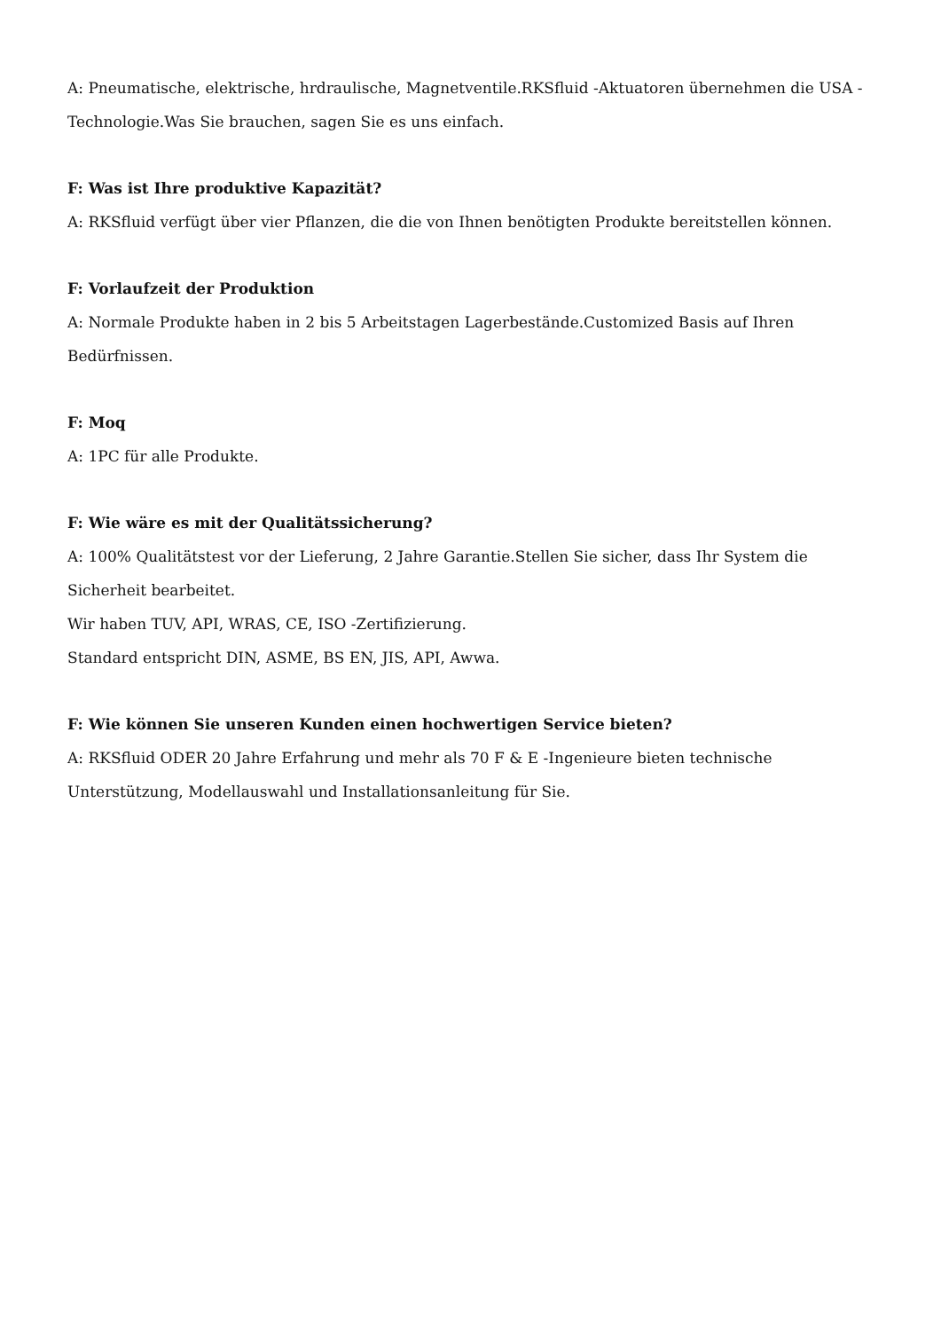A: Pneumatische, elektrische, hrdraulische, Magnetventile.RKSfluid -Aktuatoren übernehmen die USA -Technologie.Was Sie brauchen, sagen Sie es uns einfach.
F: Was ist Ihre produktive Kapazität?
A: RKSfluid verfügt über vier Pflanzen, die die von Ihnen benötigten Produkte bereitstellen können.
F: Vorlaufzeit der Produktion
A: Normale Produkte haben in 2 bis 5 Arbeitstagen Lagerbestände.Customized Basis auf Ihren Bedürfnissen.
F: Moq
A: 1PC für alle Produkte.
F: Wie wäre es mit der Qualitätssicherung?
A: 100% Qualitätstest vor der Lieferung, 2 Jahre Garantie.Stellen Sie sicher, dass Ihr System die Sicherheit bearbeitet.
Wir haben TUV, API, WRAS, CE, ISO -Zertifizierung.
Standard entspricht DIN, ASME, BS EN, JIS, API, Awwa.
F: Wie können Sie unseren Kunden einen hochwertigen Service bieten?
A: RKSfluid ODER 20 Jahre Erfahrung und mehr als 70 F & E -Ingenieure bieten technische Unterstützung, Modellauswahl und Installationsanleitung für Sie.